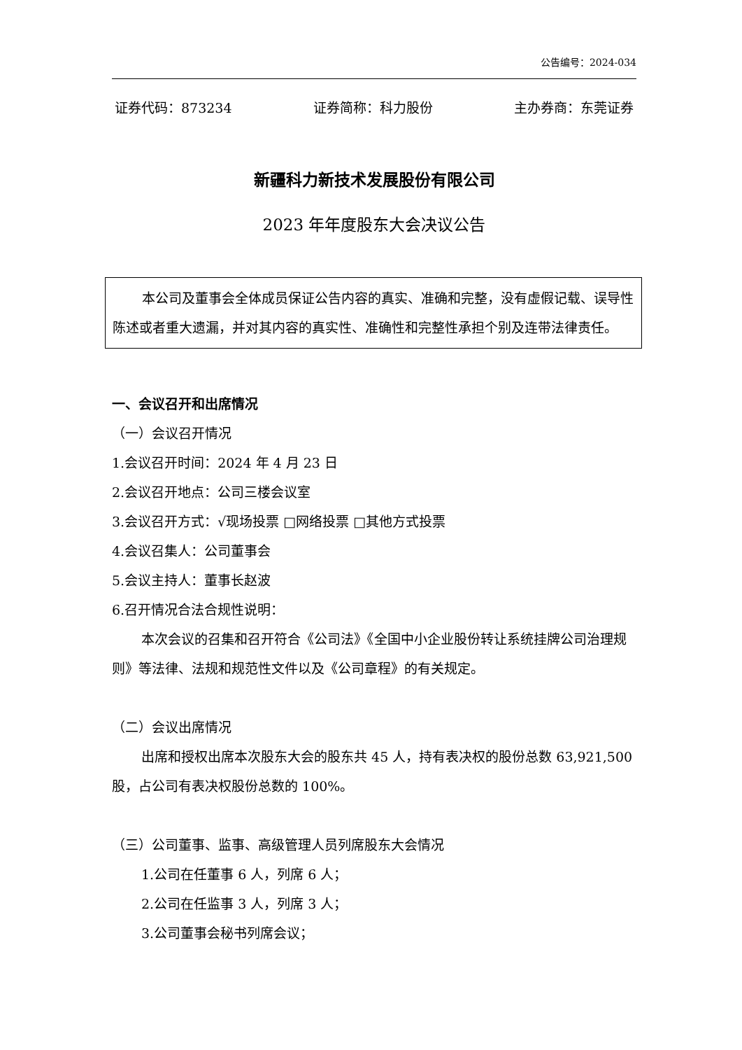公告编号：2024-034
证券代码：873234 证券简称：科力股份 主办券商：东莞证券
新疆科力新技术发展股份有限公司
2023 年年度股东大会决议公告
本公司及董事会全体成员保证公告内容的真实、准确和完整，没有虚假记载、误导性陈述或者重大遗漏，并对其内容的真实性、准确性和完整性承担个别及连带法律责任。
一、会议召开和出席情况
（一）会议召开情况
1.会议召开时间：2024 年 4 月 23 日
2.会议召开地点：公司三楼会议室
3.会议召开方式：√现场投票 □网络投票 □其他方式投票
4.会议召集人：公司董事会
5.会议主持人：董事长赵波
6.召开情况合法合规性说明：
本次会议的召集和召开符合《公司法》《全国中小企业股份转让系统挂牌公司治理规则》等法律、法规和规范性文件以及《公司章程》的有关规定。
（二）会议出席情况
出席和授权出席本次股东大会的股东共 45 人，持有表决权的股份总数 63,921,500 股，占公司有表决权股份总数的 100%。
（三）公司董事、监事、高级管理人员列席股东大会情况
1.公司在任董事 6 人，列席 6 人；
2.公司在任监事 3 人，列席 3 人；
3.公司董事会秘书列席会议；